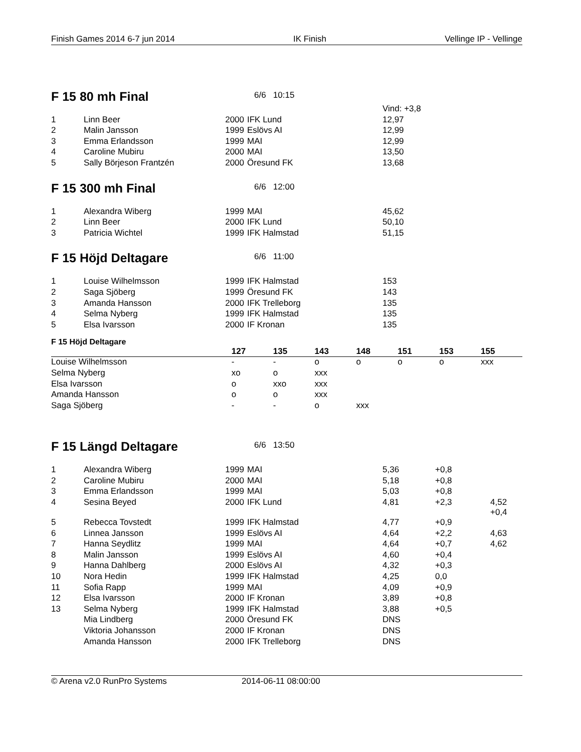Finish Games 2014 6-7 jun 2014 IK Finish Vellinge IP - Vellinge
F 15 80 mh Final
6/6 10:15
| | | | | Vind: +3,8 | |
| 1 | Linn Beer | 2000 | IFK Lund | 12,97 | |
| 2 | Malin Jansson | 1999 | Eslövs AI | 12,99 | |
| 3 | Emma Erlandsson | 1999 | MAI | 12,99 | |
| 4 | Caroline Mubiru | 2000 | MAI | 13,50 | |
| 5 | Sally Börjeson Frantzén | 2000 | Öresund FK | 13,68 | |
F 15 300 mh Final
6/6 12:00
| 1 | Alexandra Wiberg | 1999 | MAI | 45,62 | |
| 2 | Linn Beer | 2000 | IFK Lund | 50,10 | |
| 3 | Patricia Wichtel | 1999 | IFK Halmstad | 51,15 | |
F 15 Höjd Deltagare
6/6 11:00
| 1 | Louise Wilhelmsson | 1999 | IFK Halmstad | 153 | |
| 2 | Saga Sjöberg | 1999 | Öresund FK | 143 | |
| 3 | Amanda Hansson | 2000 | IFK Trelleborg | 135 | |
| 4 | Selma Nyberg | 1999 | IFK Halmstad | 135 | |
| 5 | Elsa Ivarsson | 2000 | IF Kronan | 135 | |
F 15 Höjd Deltagare
| | 127 | 135 | 143 | 148 | 151 | 153 | 155 |
| --- | --- | --- | --- | --- | --- | --- | --- |
| Louise Wilhelmsson | - | - | o | o | o | o | xxx |
| Selma Nyberg | xo | o | xxx | | | | |
| Elsa Ivarsson | o | xxo | xxx | | | | |
| Amanda Hansson | o | o | xxx | | | | |
| Saga Sjöberg | - | - | o | xxx | | | |
F 15 Längd Deltagare
6/6 13:50
| 1 | Alexandra Wiberg | 1999 | MAI | 5,36 | +0,8 | |
| 2 | Caroline Mubiru | 2000 | MAI | 5,18 | +0,8 | |
| 3 | Emma Erlandsson | 1999 | MAI | 5,03 | +0,8 | |
| 4 | Sesina Beyed | 2000 | IFK Lund | 4,81 | +2,3 | 4,52 +0,4 |
| 5 | Rebecca Tovstedt | 1999 | IFK Halmstad | 4,77 | +0,9 | |
| 6 | Linnea Jansson | 1999 | Eslövs AI | 4,64 | +2,2 | 4,63 |
| 7 | Hanna Seydlitz | 1999 | MAI | 4,64 | +0,7 | 4,62 |
| 8 | Malin Jansson | 1999 | Eslövs AI | 4,60 | +0,4 | |
| 9 | Hanna Dahlberg | 2000 | Eslövs AI | 4,32 | +0,3 | |
| 10 | Nora Hedin | 1999 | IFK Halmstad | 4,25 | 0,0 | |
| 11 | Sofia Rapp | 1999 | MAI | 4,09 | +0,9 | |
| 12 | Elsa Ivarsson | 2000 | IF Kronan | 3,89 | +0,8 | |
| 13 | Selma Nyberg | 1999 | IFK Halmstad | 3,88 | +0,5 | |
| | Mia Lindberg | 2000 | Öresund FK | DNS | | |
| | Viktoria Johansson | 2000 | IF Kronan | DNS | | |
| | Amanda Hansson | 2000 | IFK Trelleborg | DNS | | |
© Arena v2.0 RunPro Systems 2014-06-11 08:00:00